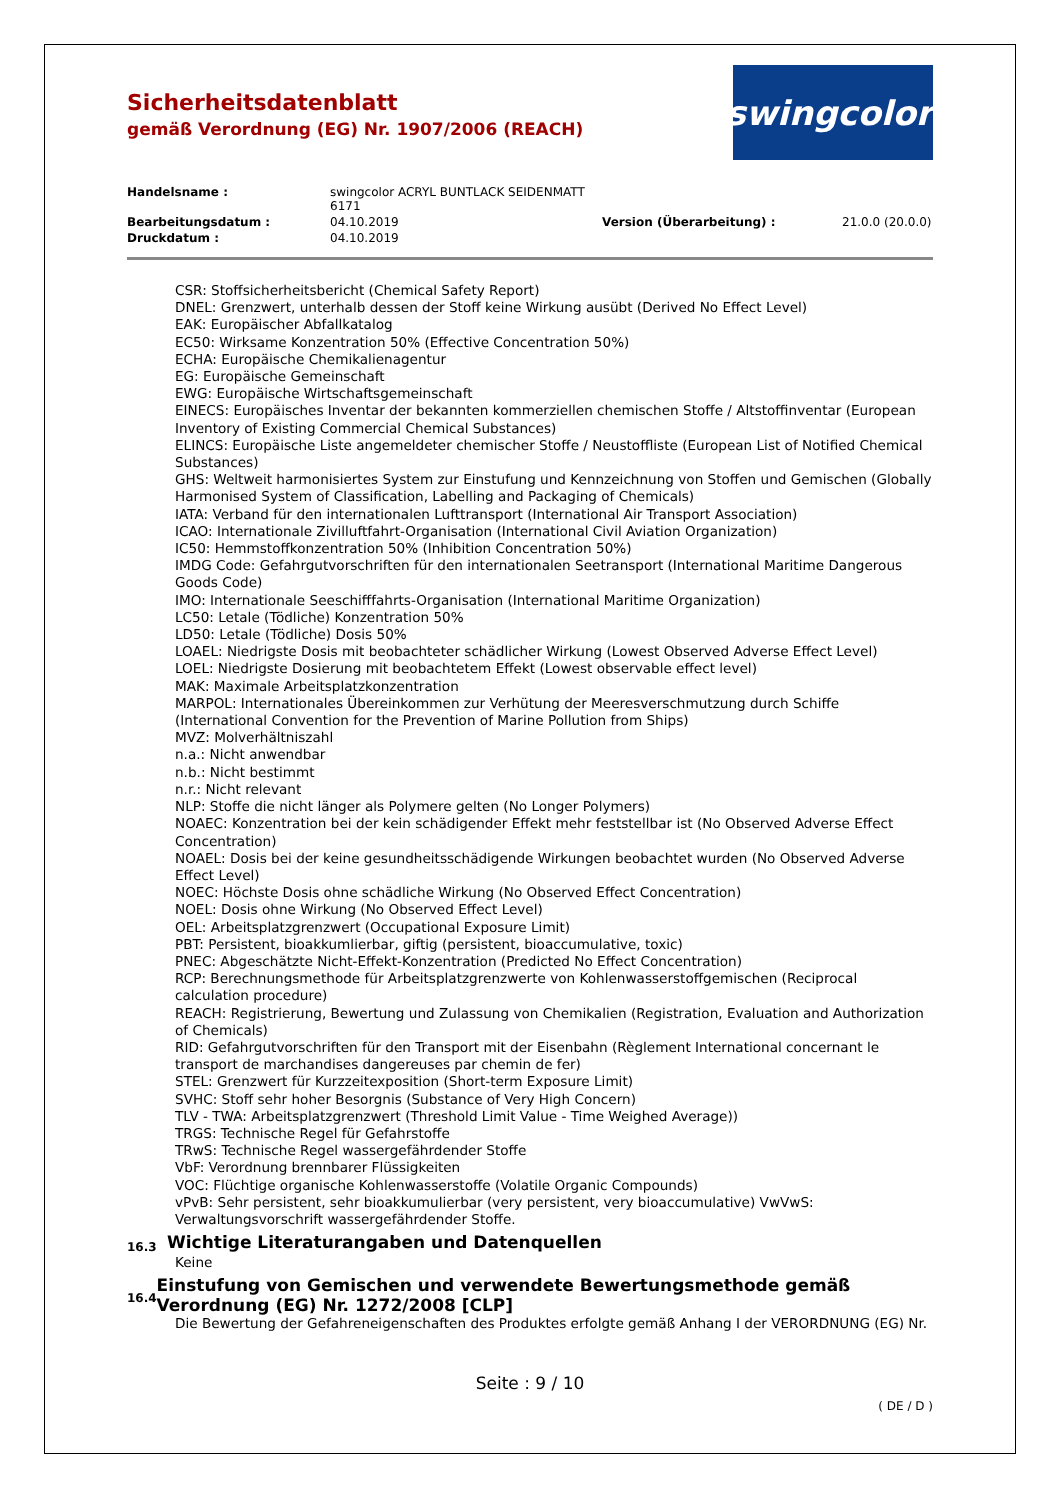Sicherheitsdatenblatt
gemäß Verordnung (EG) Nr. 1907/2006 (REACH)
swingcolor<sup>®</sup>
Handelsname : swingcolor ACRYL BUNTLACK SEIDENMATT 6171 Bearbeitungsdatum : 04.10.2019 Version (Überarbeitung) : 21.0.0 (20.0.0) Druckdatum : 04.10.2019
CSR: Stoffsicherheitsbericht (Chemical Safety Report)
DNEL: Grenzwert, unterhalb dessen der Stoff keine Wirkung ausübt (Derived No Effect Level)
EAK: Europäischer Abfallkatalog
EC50: Wirksame Konzentration 50% (Effective Concentration 50%)
ECHA: Europäische Chemikalienagentur
EG: Europäische Gemeinschaft
EWG: Europäische Wirtschaftsgemeinschaft
EINECS: Europäisches Inventar der bekannten kommerziellen chemischen Stoffe / Altstoffinventar (European Inventory of Existing Commercial Chemical Substances)
ELINCS: Europäische Liste angemeldeter chemischer Stoffe / Neustoffliste (European List of Notified Chemical Substances)
GHS: Weltweit harmonisiertes System zur Einstufung und Kennzeichnung von Stoffen und Gemischen (Globally Harmonised System of Classification, Labelling and Packaging of Chemicals)
IATA: Verband für den internationalen Lufttransport (International Air Transport Association)
ICAO: Internationale Zivilluftfahrt-Organisation (International Civil Aviation Organization)
IC50: Hemmstoffkonzentration 50% (Inhibition Concentration 50%)
IMDG Code: Gefahrgutvorschriften für den internationalen Seetransport (International Maritime Dangerous Goods Code)
IMO: Internationale Seeschifffahrts-Organisation (International Maritime Organization)
LC50: Letale (Tödliche) Konzentration 50%
LD50: Letale (Tödliche) Dosis 50%
LOAEL: Niedrigste Dosis mit beobachteter schädlicher Wirkung (Lowest Observed Adverse Effect Level)
LOEL: Niedrigste Dosierung mit beobachtetem Effekt (Lowest observable effect level)
MAK: Maximale Arbeitsplatzkonzentration
MARPOL: Internationales Übereinkommen zur Verhütung der Meeresverschmutzung durch Schiffe (International Convention for the Prevention of Marine Pollution from Ships)
MVZ: Molverhältniszahl
n.a.: Nicht anwendbar
n.b.: Nicht bestimmt
n.r.: Nicht relevant
NLP: Stoffe die nicht länger als Polymere gelten (No Longer Polymers)
NOAEC: Konzentration bei der kein schädigender Effekt mehr feststellbar ist (No Observed Adverse Effect Concentration)
NOAEL: Dosis bei der keine gesundheitsschädigende Wirkungen beobachtet wurden (No Observed Adverse Effect Level)
NOEC: Höchste Dosis ohne schädliche Wirkung (No Observed Effect Concentration)
NOEL: Dosis ohne Wirkung (No Observed Effect Level)
OEL: Arbeitsplatzgrenzwert (Occupational Exposure Limit)
PBT: Persistent, bioakkumlierbar, giftig (persistent, bioaccumulative, toxic)
PNEC: Abgeschätzte Nicht-Effekt-Konzentration (Predicted No Effect Concentration)
RCP: Berechnungsmethode für Arbeitsplatzgrenzwerte von Kohlenwasserstoffgemischen (Reciprocal calculation procedure)
REACH: Registrierung, Bewertung und Zulassung von Chemikalien (Registration, Evaluation and Authorization of Chemicals)
RID: Gefahrgutvorschriften für den Transport mit der Eisenbahn (Règlement International concernant le transport de marchandises dangereuses par chemin de fer)
STEL: Grenzwert für Kurzzeitexposition (Short-term Exposure Limit)
SVHC: Stoff sehr hoher Besorgnis (Substance of Very High Concern)
TLV - TWA: Arbeitsplatzgrenzwert (Threshold Limit Value - Time Weighed Average))
TRGS: Technische Regel für Gefahrstoffe
TRwS: Technische Regel wassergefährdender Stoffe
VbF: Verordnung brennbarer Flüssigkeiten
VOC: Flüchtige organische Kohlenwasserstoffe (Volatile Organic Compounds)
vPvB: Sehr persistent, sehr bioakkumulierbar (very persistent, very bioaccumulative) VwVwS: Verwaltungsvorschrift wassergefährdender Stoffe.
16.3
Wichtige Literaturangaben und Datenquellen
Keine
16.4
Einstufung von Gemischen und verwendete Bewertungsmethode gemäß Verordnung (EG) Nr. 1272/2008 [CLP]
Die Bewertung der Gefahreneigenschaften des Produktes erfolgte gemäß Anhang I der VERORDNUNG (EG) Nr.
Seite : 9 / 10
( DE / D )